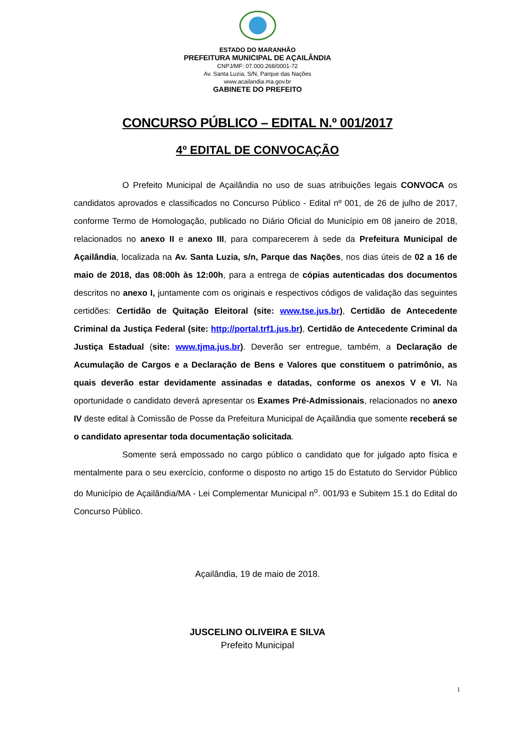ESTADO DO MARANHÃO
PREFEITURA MUNICIPAL DE AÇAILÂNDIA
CNPJ/MF: 07.000.268/0001-72
Av. Santa Luzia, S/N, Parque das Nações
www.acailandia.ma.gov.br
GABINETE DO PREFEITO
CONCURSO PÚBLICO – EDITAL N.º 001/2017
4º EDITAL DE CONVOCAÇÃO
O Prefeito Municipal de Açailândia no uso de suas atribuições legais CONVOCA os candidatos aprovados e classificados no Concurso Público - Edital nº 001, de 26 de julho de 2017, conforme Termo de Homologação, publicado no Diário Oficial do Município em 08 janeiro de 2018, relacionados no anexo II e anexo III, para comparecerem à sede da Prefeitura Municipal de Açailândia, localizada na Av. Santa Luzia, s/n, Parque das Nações, nos dias úteis de 02 a 16 de maio de 2018, das 08:00h às 12:00h, para a entrega de cópias autenticadas dos documentos descritos no anexo I, juntamente com os originais e respectivos códigos de validação das seguintes certidões: Certidão de Quitação Eleitoral (site: www.tse.jus.br), Certidão de Antecedente Criminal da Justiça Federal (site: http://portal.trf1.jus.br), Certidão de Antecedente Criminal da Justiça Estadual (site: www.tjma.jus.br). Deverão ser entregue, também, a Declaração de Acumulação de Cargos e a Declaração de Bens e Valores que constituem o patrimônio, as quais deverão estar devidamente assinadas e datadas, conforme os anexos V e VI. Na oportunidade o candidato deverá apresentar os Exames Pré-Admissionais, relacionados no anexo IV deste edital à Comissão de Posse da Prefeitura Municipal de Açailândia que somente receberá se o candidato apresentar toda documentação solicitada.
Somente será empossado no cargo público o candidato que for julgado apto física e mentalmente para o seu exercício, conforme o disposto no artigo 15 do Estatuto do Servidor Público do Município de Açailândia/MA - Lei Complementar Municipal n<sup>o</sup>. 001/93 e Subitem 15.1 do Edital do Concurso Público.
Açailândia, 19 de maio de 2018.
JUSCELINO OLIVEIRA E SILVA
Prefeito Municipal
1